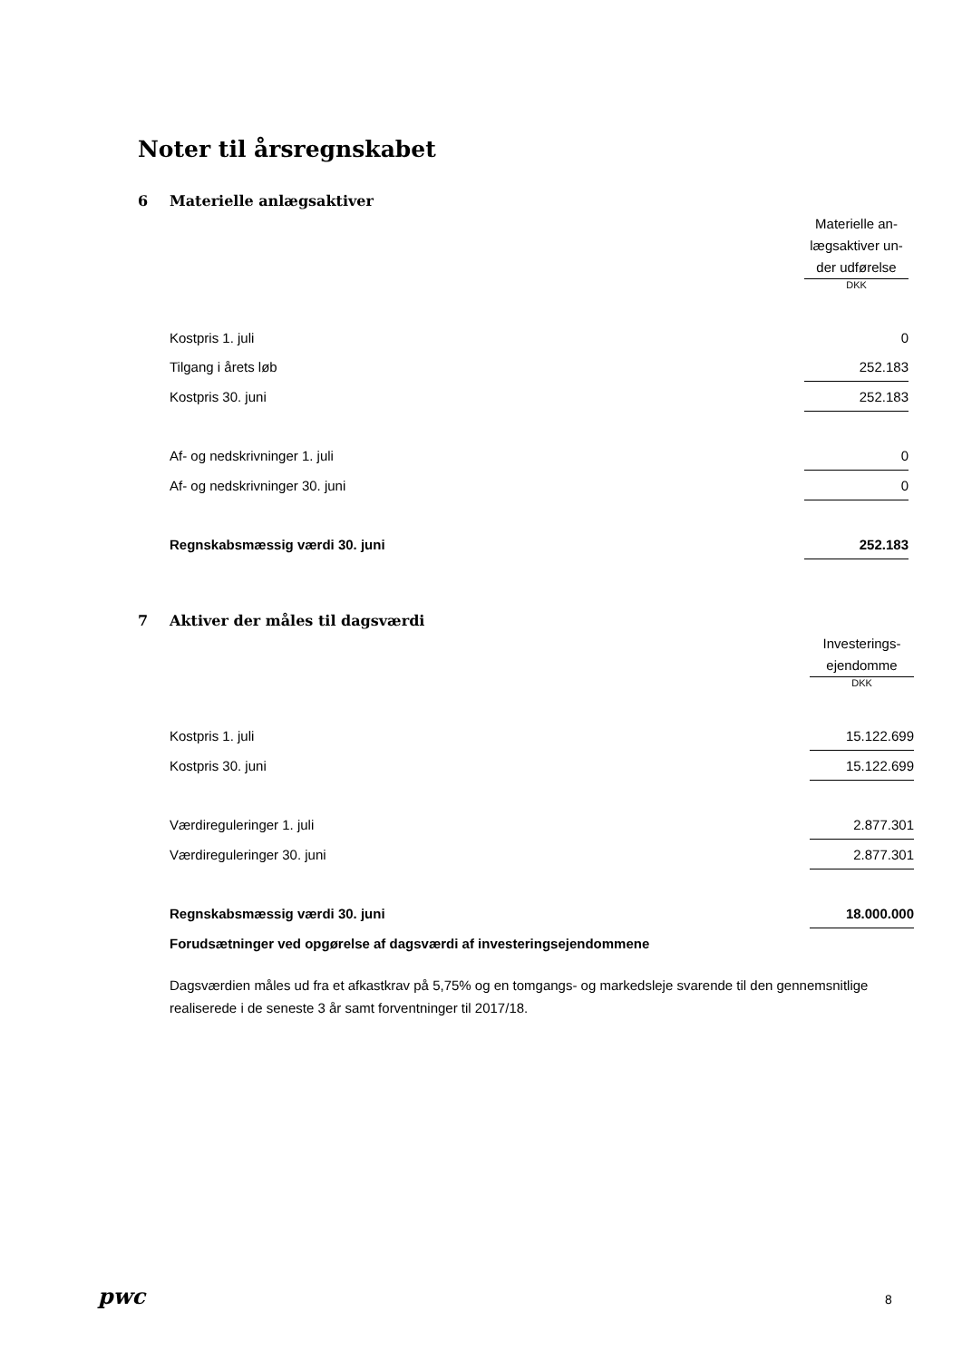Noter til årsregnskabet
6 Materielle anlægsaktiver
| | Materielle an- lægsaktiver un- der udførelse DKK |
| Kostpris 1. juli | 0 |
| Tilgang i årets løb | 252.183 |
| Kostpris 30. juni | 252.183 |
| Af- og nedskrivninger 1. juli | 0 |
| Af- og nedskrivninger 30. juni | 0 |
| Regnskabsmæssig værdi 30. juni | 252.183 |
7 Aktiver der måles til dagsværdi
| | Investerings- ejendomme DKK |
| Kostpris 1. juli | 15.122.699 |
| Kostpris 30. juni | 15.122.699 |
| Værdireguleringer 1. juli | 2.877.301 |
| Værdireguleringer 30. juni | 2.877.301 |
| Regnskabsmæssig værdi 30. juni | 18.000.000 |
| Forudsætninger ved opgørelse af dagsværdi af investeringsejendommene | |
Dagsværdien måles ud fra et afkastkrav på 5,75% og en tomgangs- og markedsleje svarende til den gennemsnitlige realiserede i de seneste 3 år samt forventninger til 2017/18.
pwc 8